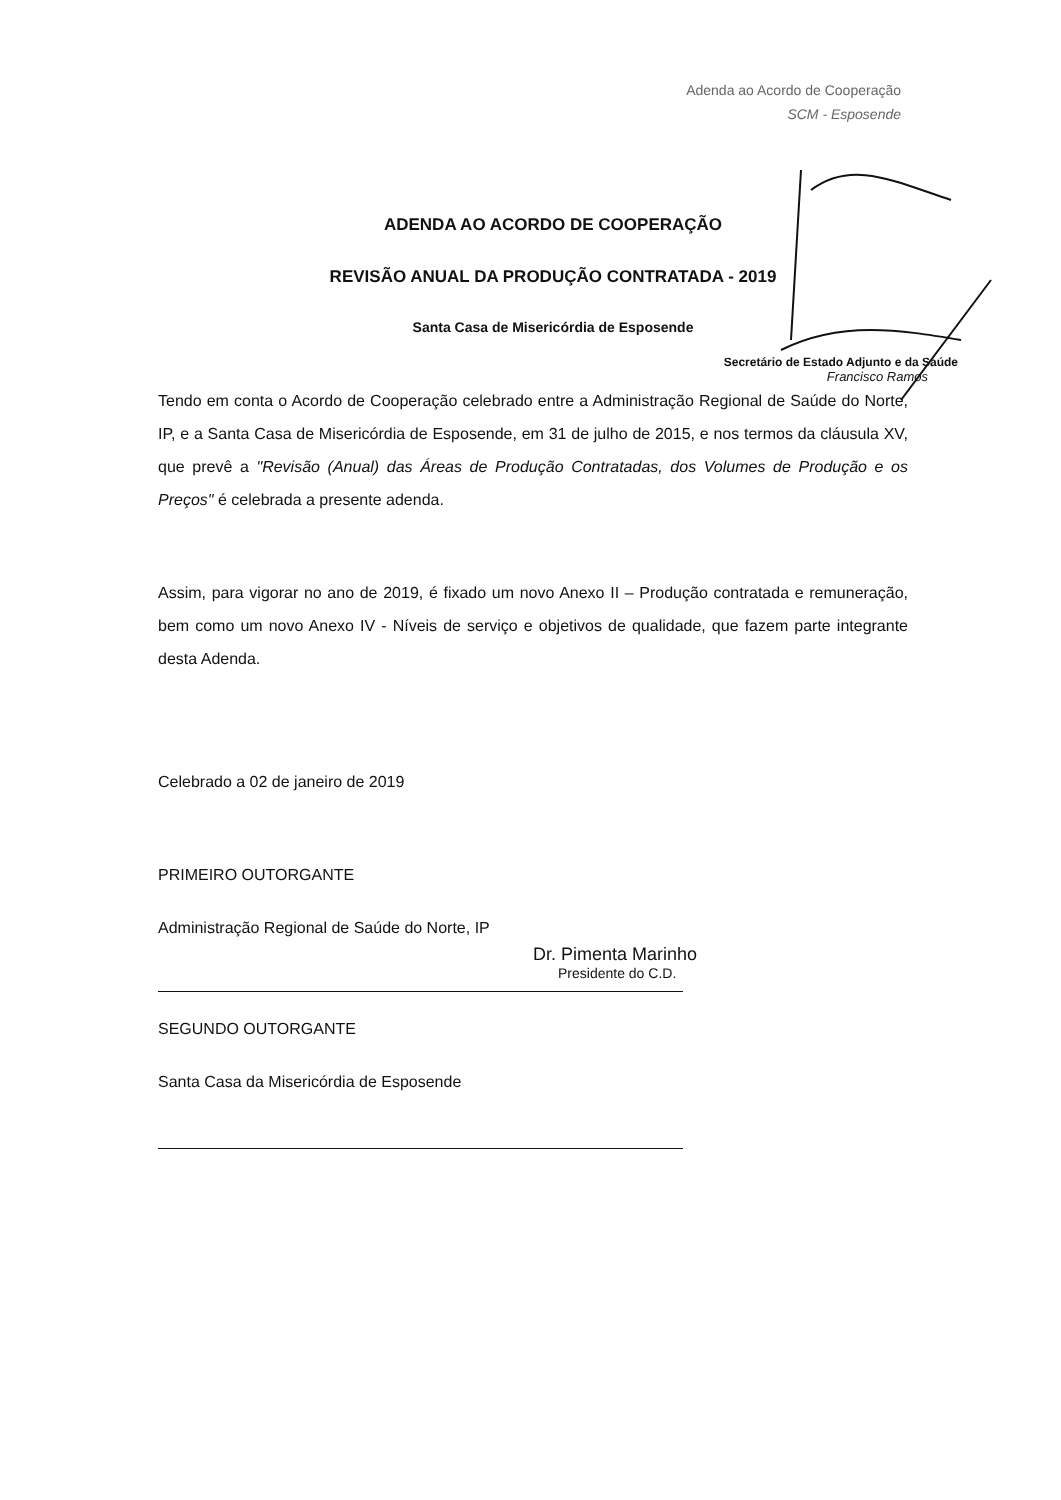Adenda ao Acordo de Cooperação
SCM - Esposende
ADENDA AO ACORDO DE COOPERAÇÃO
REVISÃO ANUAL DA PRODUÇÃO CONTRATADA - 2019
Santa Casa de Misericórdia de Esposende
Secretário de Estado Adjunto e da Saúde
Francisco Ramos
Tendo em conta o Acordo de Cooperação celebrado entre a Administração Regional de Saúde do Norte, IP, e a Santa Casa de Misericórdia de Esposende, em 31 de julho de 2015, e nos termos da cláusula XV, que prevê a "Revisão (Anual) das Áreas de Produção Contratadas, dos Volumes de Produção e os Preços" é celebrada a presente adenda.
Assim, para vigorar no ano de 2019, é fixado um novo Anexo II – Produção contratada e remuneração, bem como um novo Anexo IV - Níveis de serviço e objetivos de qualidade, que fazem parte integrante desta Adenda.
Celebrado a 02 de janeiro de 2019
PRIMEIRO OUTORGANTE
Administração Regional de Saúde do Norte, IP
Dr. Pimenta Marinho
Presidente do C.D.
SEGUNDO OUTORGANTE
Santa Casa da Misericórdia de Esposende